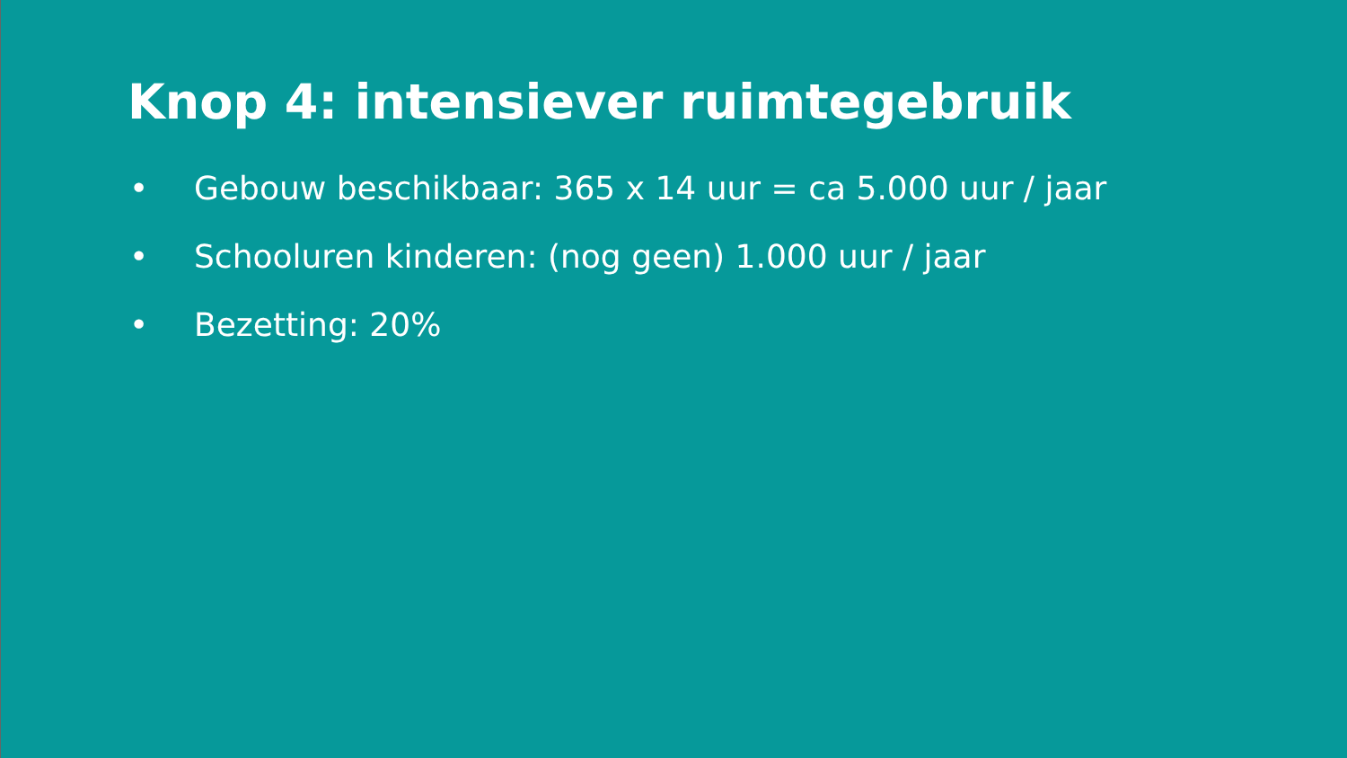Knop 4: intensiever ruimtegebruik
• Gebouw beschikbaar: 365 x 14 uur = ca 5.000 uur / jaar
• Schooluren kinderen: (nog geen) 1.000 uur / jaar
• Bezetting: 20%